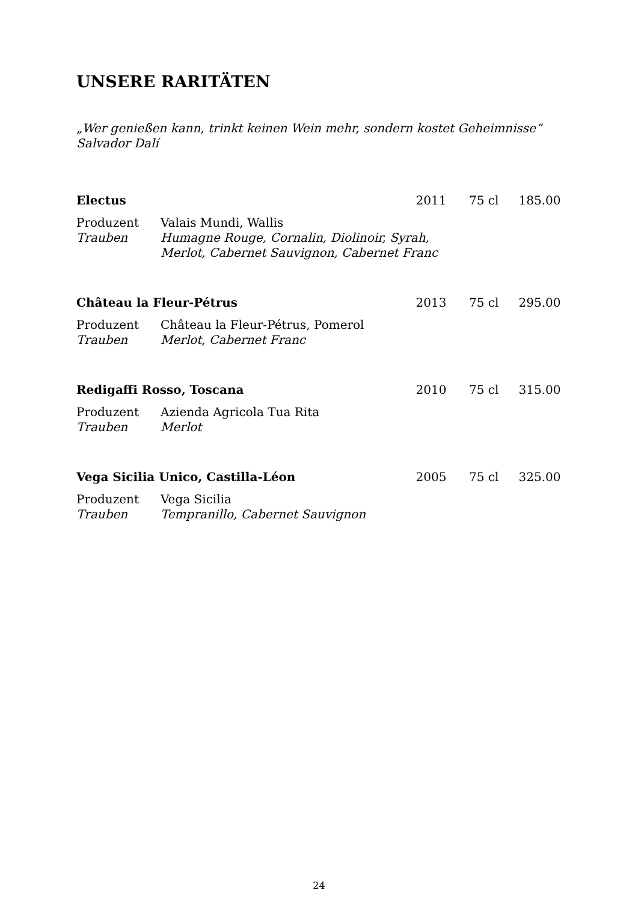UNSERE RARITÄTEN
„Wer genießen kann, trinkt keinen Wein mehr, sondern kostet Geheimnisse“
Salvador Dalí
Electus 2011 75 cl 185.00
Produzent Valais Mundi, Wallis
Trauben Humagne Rouge, Cornalin, Diolinoir, Syrah,
Merlot, Cabernet Sauvignon, Cabernet Franc
Château la Fleur-Pétrus 2013 75 cl 295.00
Produzent Château la Fleur-Pétrus, Pomerol
Trauben Merlot, Cabernet Franc
Redigaffi Rosso, Toscana 2010 75 cl 315.00
Produzent Azienda Agricola Tua Rita
Trauben Merlot
Vega Sicilia Unico, Castilla-Léon 2005 75 cl 325.00
Produzent Vega Sicilia
Trauben Tempranillo, Cabernet Sauvignon
24